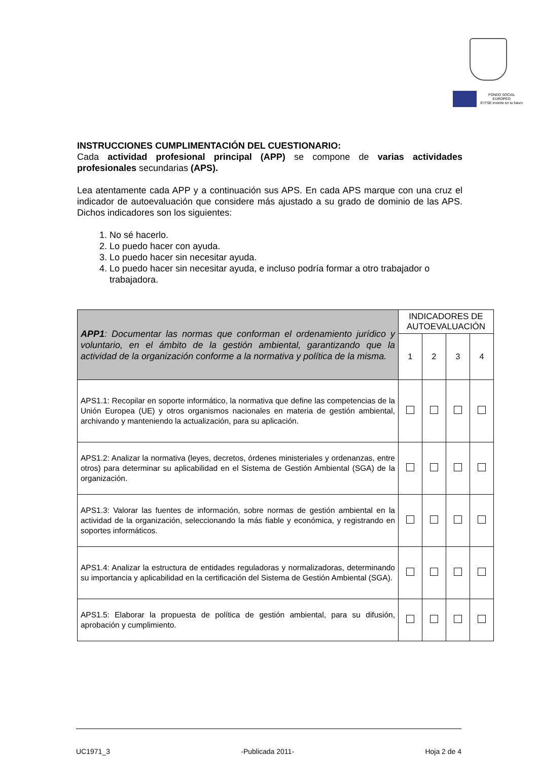FONDO SOCIAL EUROPEO
El FSE invierte en tu futuro
INSTRUCCIONES CUMPLIMENTACIÓN DEL CUESTIONARIO:
Cada actividad profesional principal (APP) se compone de varias actividades profesionales secundarias (APS).
Lea atentamente cada APP y a continuación sus APS. En cada APS marque con una cruz el indicador de autoevaluación que considere más ajustado a su grado de dominio de las APS. Dichos indicadores son los siguientes:
1. No sé hacerlo.
2. Lo puedo hacer con ayuda.
3. Lo puedo hacer sin necesitar ayuda.
4. Lo puedo hacer sin necesitar ayuda, e incluso podría formar a otro trabajador o trabajadora.
| APP1 : Documentar las normas que conforman el ordenamiento jurídico y voluntario, en el ámbito de la gestión ambiental, garantizando que la actividad de la organización conforme a la normativa y política de la misma. | INDICADORES DE AUTOEVALUACIÓN | | | |
| | 1 | 2 | 3 | 4 |
| APS1.1: Recopilar en soporte informático, la normativa que define las competencias de la Unión Europea (UE) y otros organismos nacionales en materia de gestión ambiental, archivando y manteniendo la actualización, para su aplicación. | | | | |
| APS1.2: Analizar la normativa (leyes, decretos, órdenes ministeriales y ordenanzas, entre otros) para determinar su aplicabilidad en el Sistema de Gestión Ambiental (SGA) de la organización. | | | | |
| APS1.3: Valorar las fuentes de información, sobre normas de gestión ambiental en la actividad de la organización, seleccionando la más fiable y económica, y registrando en soportes informáticos. | | | | |
| APS1.4: Analizar la estructura de entidades reguladoras y normalizadoras, determinando su importancia y aplicabilidad en la certificación del Sistema de Gestión Ambiental (SGA). | | | | |
| APS1.5: Elaborar la propuesta de política de gestión ambiental, para su difusión, aprobación y cumplimiento. | | | | |
UC1971_3 -Publicada 2011- Hoja 2 de 4